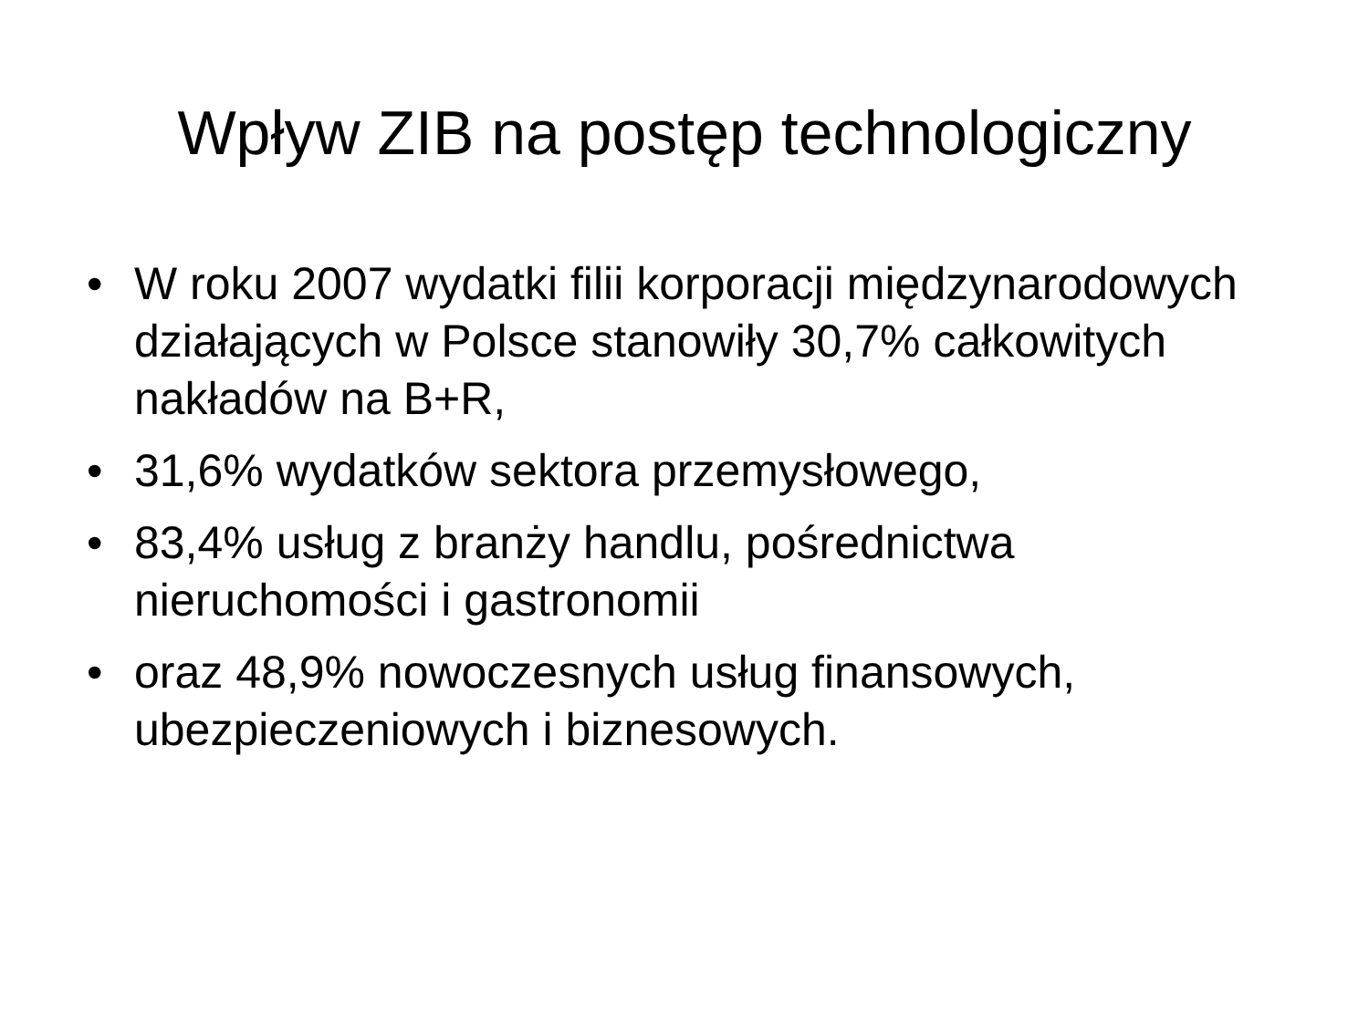Wpływ ZIB na postęp technologiczny
• W roku 2007 wydatki filii korporacji międzynarodowych działających w Polsce stanowiły 30,7% całkowitych nakładów na B+R,
• 31,6% wydatków sektora przemysłowego,
• 83,4% usług z branży handlu, pośrednictwa nieruchomości i gastronomii
• oraz 48,9% nowoczesnych usług finansowych, ubezpieczeniowych i biznesowych.